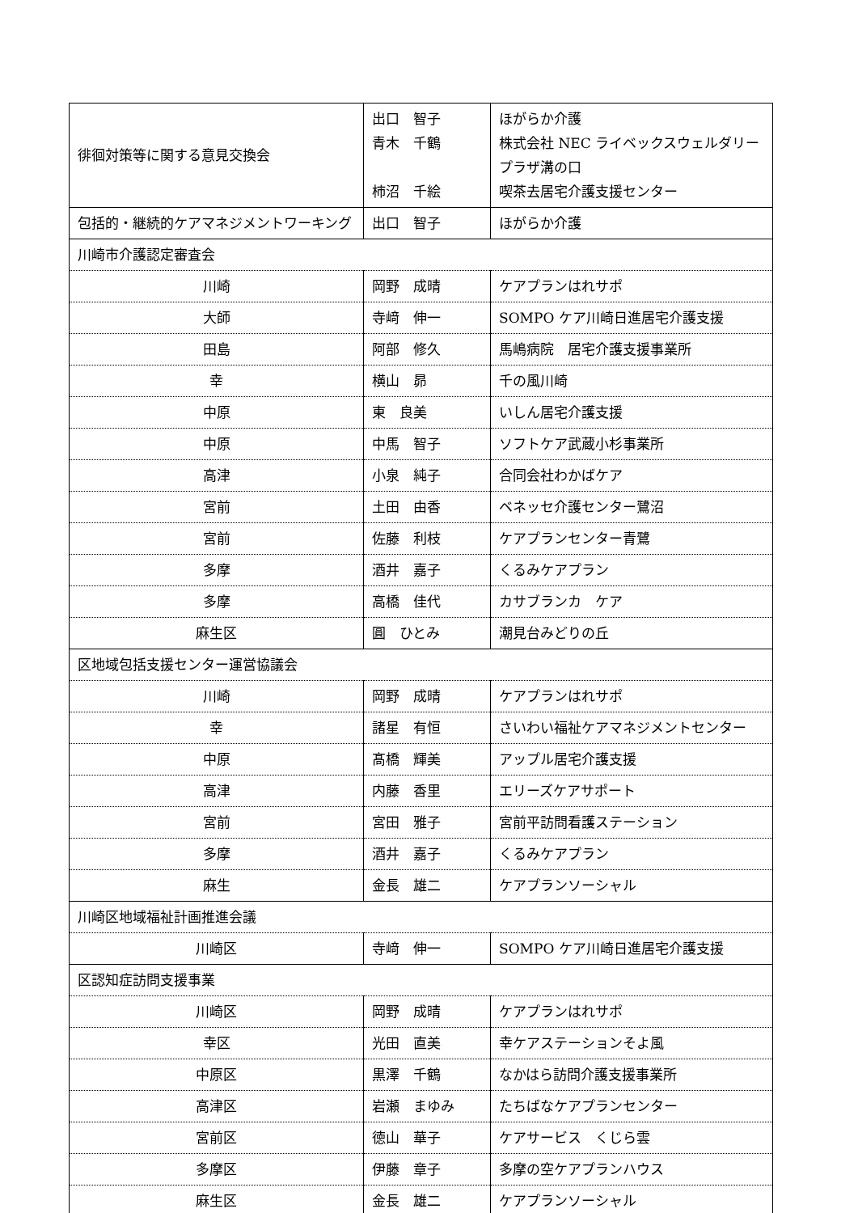| 徘徊対策等に関する意見交換会 | 出口 智子 青木 千鶴 柿沼 千絵 | ほがらか介護 株式会社 NEC ライベックスウェルダリープラザ溝の口 喫茶去居宅介護支援センター |
| 包括的・継続的ケアマネジメントワーキング | 出口 智子 | ほがらか介護 |
| 川崎市介護認定審査会 | | |
| 川崎 | 岡野 成晴 | ケアプランはれサポ |
| 大師 | 寺﨑 伸一 | SOMPO ケア川崎日進居宅介護支援 |
| 田島 | 阿部 修久 | 馬嶋病院 居宅介護支援事業所 |
| 幸 | 横山 昴 | 千の風川崎 |
| 中原 | 東 良美 | いしん居宅介護支援 |
| 中原 | 中馬 智子 | ソフトケア武蔵小杉事業所 |
| 高津 | 小泉 純子 | 合同会社わかばケア |
| 宮前 | 土田 由香 | ベネッセ介護センター鷺沼 |
| 宮前 | 佐藤 利枝 | ケアプランセンター青鷺 |
| 多摩 | 酒井 嘉子 | くるみケアプラン |
| 多摩 | 高橋 佳代 | カサブランカ ケア |
| 麻生区 | 圓 ひとみ | 潮見台みどりの丘 |
| 区地域包括支援センター運営協議会 | | |
| 川崎 | 岡野 成晴 | ケアプランはれサポ |
| 幸 | 諸星 有恒 | さいわい福祉ケアマネジメントセンター |
| 中原 | 髙橋 輝美 | アップル居宅介護支援 |
| 高津 | 内藤 香里 | エリーズケアサポート |
| 宮前 | 宮田 雅子 | 宮前平訪問看護ステーション |
| 多摩 | 酒井 嘉子 | くるみケアプラン |
| 麻生 | 金長 雄二 | ケアプランソーシャル |
| 川崎区地域福祉計画推進会議 | | |
| 川崎区 | 寺﨑 伸一 | SOMPO ケア川崎日進居宅介護支援 |
| 区認知症訪問支援事業 | | |
| 川崎区 | 岡野 成晴 | ケアプランはれサポ |
| 幸区 | 光田 直美 | 幸ケアステーションそよ風 |
| 中原区 | 黒澤 千鶴 | なかはら訪問介護支援事業所 |
| 高津区 | 岩瀬 まゆみ | たちばなケアプランセンター |
| 宮前区 | 徳山 華子 | ケアサービス くじら雲 |
| 多摩区 | 伊藤 章子 | 多摩の空ケアプランハウス |
| 麻生区 | 金長 雄二 | ケアプランソーシャル |